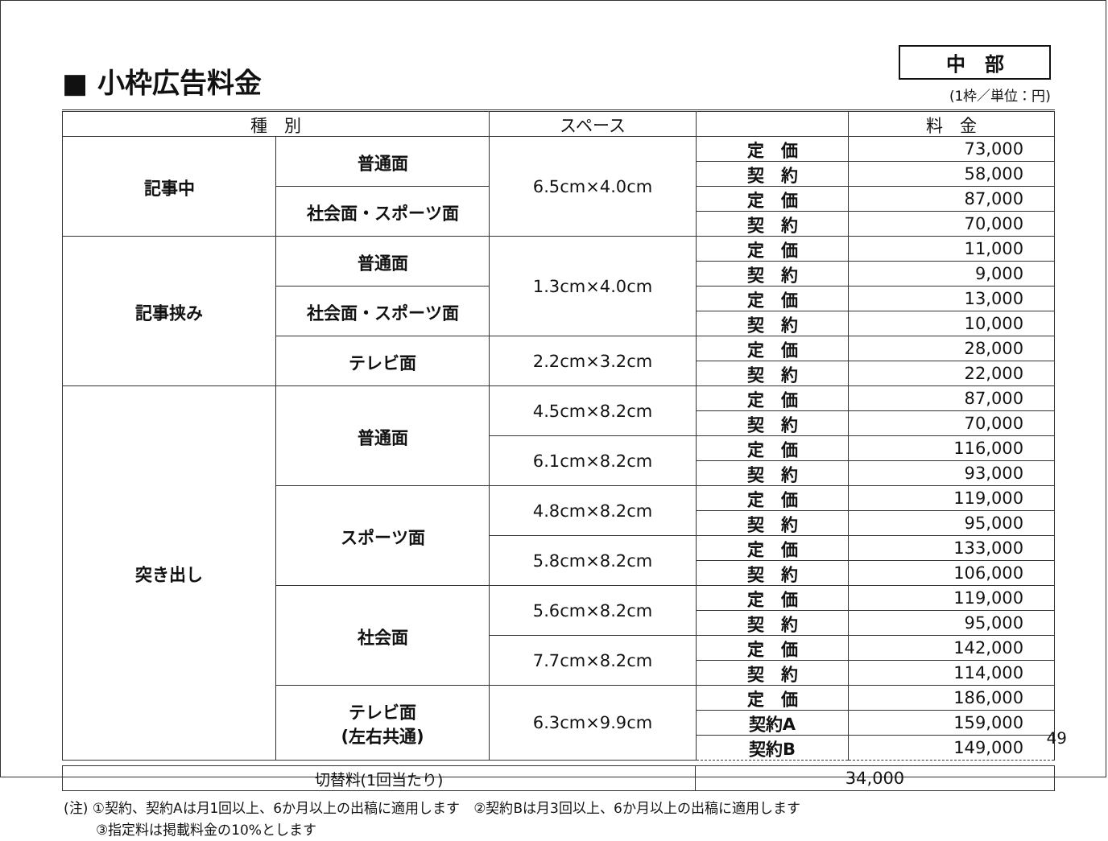■ 小枠広告料金
中　部
(1枠／単位：円)
| 種 別 | | スペース | | 料 金 |
| --- | --- | --- | --- | --- |
| 記事中 | 普通面 | 6.5cm×4.0cm | 定 価 | 73,000 |
| | | | 契 約 | 58,000 |
| | 社会面・スポーツ面 | | 定 価 | 87,000 |
| | | | 契 約 | 70,000 |
| 記事挟み | 普通面 | 1.3cm×4.0cm | 定 価 | 11,000 |
| | | | 契 約 | 9,000 |
| | 社会面・スポーツ面 | | 定 価 | 13,000 |
| | | | 契 約 | 10,000 |
| | テレビ面 | 2.2cm×3.2cm | 定 価 | 28,000 |
| | | | 契 約 | 22,000 |
| 突き出し | 普通面 | 4.5cm×8.2cm | 定 価 | 87,000 |
| | | | 契 約 | 70,000 |
| | | 6.1cm×8.2cm | 定 価 | 116,000 |
| | | | 契 約 | 93,000 |
| | スポーツ面 | 4.8cm×8.2cm | 定 価 | 119,000 |
| | | | 契 約 | 95,000 |
| | | 5.8cm×8.2cm | 定 価 | 133,000 |
| | | | 契 約 | 106,000 |
| | 社会面 | 5.6cm×8.2cm | 定 価 | 119,000 |
| | | | 契 約 | 95,000 |
| | | 7.7cm×8.2cm | 定 価 | 142,000 |
| | | | 契 約 | 114,000 |
| | テレビ面 (左右共通) | 6.3cm×9.9cm | 定 価 | 186,000 |
| | | | 契約A | 159,000 |
| | | | 契約B | 149,000 |
| 切替料(1回当たり) | 34,000 |
(注) ①契約、契約Aは月1回以上、6か月以上の出稿に適用します　②契約Bは月3回以上、6か月以上の出稿に適用します
③指定料は掲載料金の10%とします
49